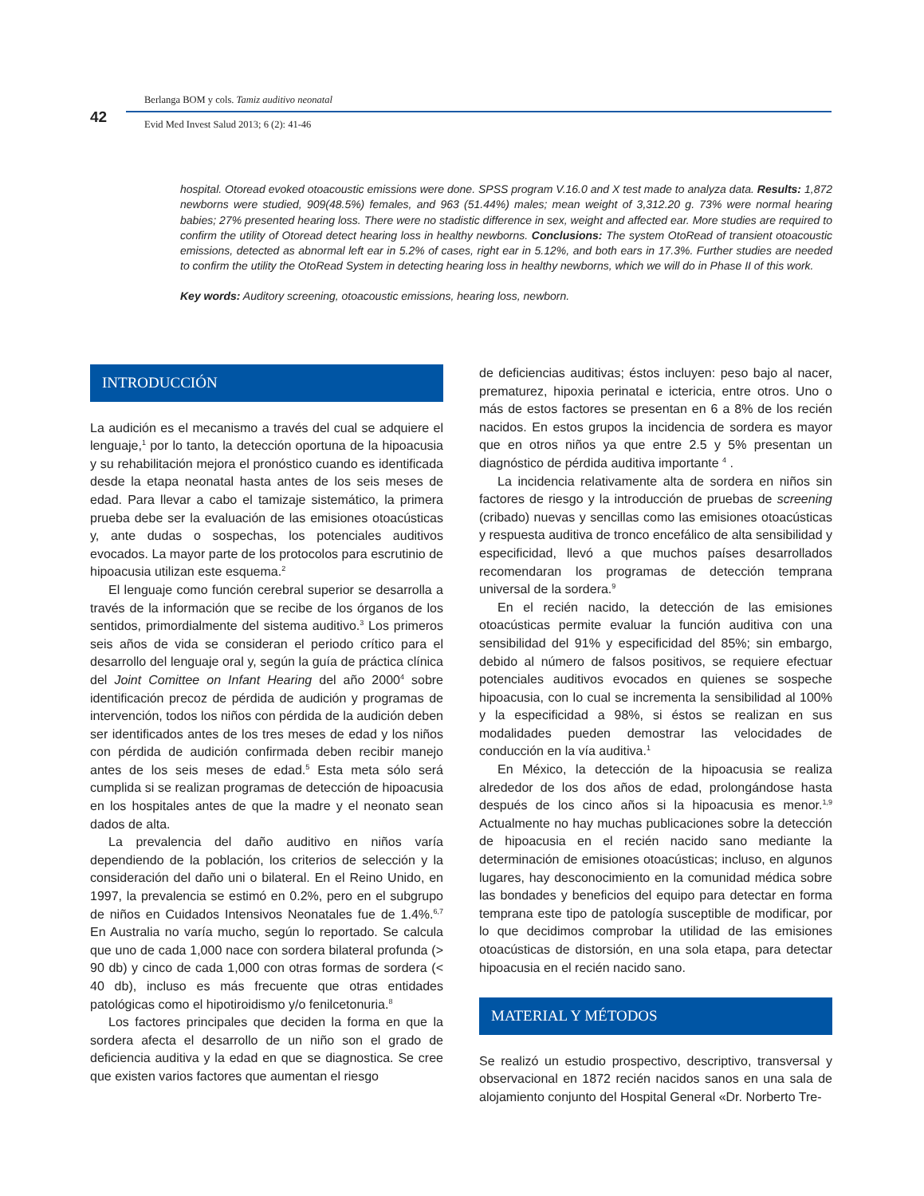42
Berlanga BOM y cols. Tamiz auditivo neonatal
Evid Med Invest Salud 2013; 6 (2): 41-46
hospital. Otoread evoked otoacoustic emissions were done. SPSS program V.16.0 and X test made to analyza data. Results: 1,872 newborns were studied, 909(48.5%) females, and 963 (51.44%) males; mean weight of 3,312.20 g. 73% were normal hearing babies; 27% presented hearing loss. There were no stadistic difference in sex, weight and affected ear. More studies are required to confirm the utility of Otoread detect hearing loss in healthy newborns. Conclusions: The system OtoRead of transient otoacoustic emissions, detected as abnormal left ear in 5.2% of cases, right ear in 5.12%, and both ears in 17.3%. Further studies are needed to confirm the utility the OtoRead System in detecting hearing loss in healthy newborns, which we will do in Phase II of this work.
Key words: Auditory screening, otoacoustic emissions, hearing loss, newborn.
INTRODUCCIÓN
La audición es el mecanismo a través del cual se adquiere el lenguaje,<sup>1</sup> por lo tanto, la detección oportuna de la hipoacusia y su rehabilitación mejora el pronóstico cuando es identificada desde la etapa neonatal hasta antes de los seis meses de edad. Para llevar a cabo el tamizaje sistemático, la primera prueba debe ser la evaluación de las emisiones otoacústicas y, ante dudas o sospechas, los potenciales auditivos evocados. La mayor parte de los protocolos para escrutinio de hipoacusia utilizan este esquema.<sup>2</sup>
El lenguaje como función cerebral superior se desarrolla a través de la información que se recibe de los órganos de los sentidos, primordialmente del sistema auditivo.<sup>3</sup> Los primeros seis años de vida se consideran el periodo crítico para el desarrollo del lenguaje oral y, según la guía de práctica clínica del Joint Comittee on Infant Hearing del año 2000<sup>4</sup> sobre identificación precoz de pérdida de audición y programas de intervención, todos los niños con pérdida de la audición deben ser identificados antes de los tres meses de edad y los niños con pérdida de audición confirmada deben recibir manejo antes de los seis meses de edad.<sup>5</sup> Esta meta sólo será cumplida si se realizan programas de detección de hipoacusia en los hospitales antes de que la madre y el neonato sean dados de alta.
La prevalencia del daño auditivo en niños varía dependiendo de la población, los criterios de selección y la consideración del daño uni o bilateral. En el Reino Unido, en 1997, la prevalencia se estimó en 0.2%, pero en el subgrupo de niños en Cuidados Intensivos Neonatales fue de 1.4%.<sup>6,7</sup> En Australia no varía mucho, según lo reportado. Se calcula que uno de cada 1,000 nace con sordera bilateral profunda (> 90 db) y cinco de cada 1,000 con otras formas de sordera (< 40 db), incluso es más frecuente que otras entidades patológicas como el hipotiroidismo y/o fenilcetonuria.<sup>8</sup>
Los factores principales que deciden la forma en que la sordera afecta el desarrollo de un niño son el grado de deficiencia auditiva y la edad en que se diagnostica. Se cree que existen varios factores que aumentan el riesgo
de deficiencias auditivas; éstos incluyen: peso bajo al nacer, prematurez, hipoxia perinatal e ictericia, entre otros. Uno o más de estos factores se presentan en 6 a 8% de los recién nacidos. En estos grupos la incidencia de sordera es mayor que en otros niños ya que entre 2.5 y 5% presentan un diagnóstico de pérdida auditiva importante <sup>4</sup> .
La incidencia relativamente alta de sordera en niños sin factores de riesgo y la introducción de pruebas de screening (cribado) nuevas y sencillas como las emisiones otoacústicas y respuesta auditiva de tronco encefálico de alta sensibilidad y especificidad, llevó a que muchos países desarrollados recomendaran los programas de detección temprana universal de la sordera.<sup>9</sup>
En el recién nacido, la detección de las emisiones otoacústicas permite evaluar la función auditiva con una sensibilidad del 91% y especificidad del 85%; sin embargo, debido al número de falsos positivos, se requiere efectuar potenciales auditivos evocados en quienes se sospeche hipoacusia, con lo cual se incrementa la sensibilidad al 100% y la especificidad a 98%, si éstos se realizan en sus modalidades pueden demostrar las velocidades de conducción en la vía auditiva.<sup>1</sup>
En México, la detección de la hipoacusia se realiza alrededor de los dos años de edad, prolongándose hasta después de los cinco años si la hipoacusia es menor.<sup>1,9</sup> Actualmente no hay muchas publicaciones sobre la detección de hipoacusia en el recién nacido sano mediante la determinación de emisiones otoacústicas; incluso, en algunos lugares, hay desconocimiento en la comunidad médica sobre las bondades y beneficios del equipo para detectar en forma temprana este tipo de patología susceptible de modificar, por lo que decidimos comprobar la utilidad de las emisiones otoacústicas de distorsión, en una sola etapa, para detectar hipoacusia en el recién nacido sano.
MATERIAL Y MÉTODOS
Se realizó un estudio prospectivo, descriptivo, transversal y observacional en 1872 recién nacidos sanos en una sala de alojamiento conjunto del Hospital General «Dr. Norberto Tre-